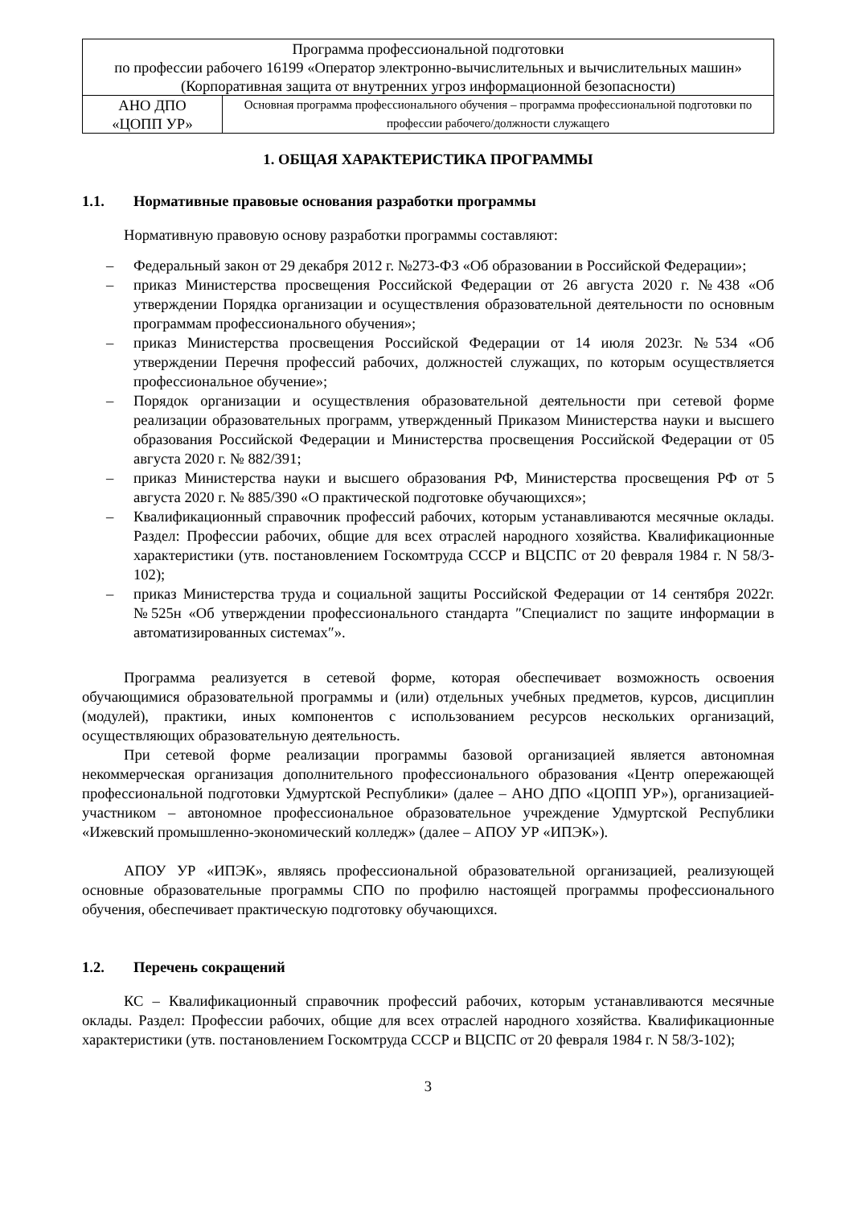| Программа профессиональной подготовки по профессии рабочего 16199 «Оператор электронно-вычислительных и вычислительных машин» (Корпоративная защита от внутренних угроз информационной безопасности) | |
| АНО ДПО «ЦОПП УР» | Основная программа профессионального обучения – программа профессиональной подготовки по профессии рабочего/должности служащего |
1. ОБЩАЯ ХАРАКТЕРИСТИКА ПРОГРАММЫ
1.1. Нормативные правовые основания разработки программы
Нормативную правовую основу разработки программы составляют:
– Федеральный закон от 29 декабря 2012 г. №273-ФЗ «Об образовании в Российской Федерации»;
– приказ Министерства просвещения Российской Федерации от 26 августа 2020 г. №438 «Об утверждении Порядка организации и осуществления образовательной деятельности по основным программам профессионального обучения»;
– приказ Министерства просвещения Российской Федерации от 14 июля 2023г. №534 «Об утверждении Перечня профессий рабочих, должностей служащих, по которым осуществляется профессиональное обучение»;
– Порядок организации и осуществления образовательной деятельности при сетевой форме реализации образовательных программ, утвержденный Приказом Министерства науки и высшего образования Российской Федерации и Министерства просвещения Российской Федерации от 05 августа 2020 г. № 882/391;
– приказ Министерства науки и высшего образования РФ, Министерства просвещения РФ от 5 августа 2020 г. № 885/390 «О практической подготовке обучающихся»;
– Квалификационный справочник профессий рабочих, которым устанавливаются месячные оклады. Раздел: Профессии рабочих, общие для всех отраслей народного хозяйства. Квалификационные характеристики (утв. постановлением Госкомтруда СССР и ВЦСПС от 20 февраля 1984 г. N 58/3-102);
– приказ Министерства труда и социальной защиты Российской Федерации от 14 сентября 2022г. №525н «Об утверждении профессионального стандарта ″Специалист по защите информации в автоматизированных системах″».
Программа реализуется в сетевой форме, которая обеспечивает возможность освоения обучающимися образовательной программы и (или) отдельных учебных предметов, курсов, дисциплин (модулей), практики, иных компонентов с использованием ресурсов нескольких организаций, осуществляющих образовательную деятельность.
При сетевой форме реализации программы базовой организацией является автономная некоммерческая организация дополнительного профессионального образования «Центр опережающей профессиональной подготовки Удмуртской Республики» (далее – АНО ДПО «ЦОПП УР»), организацией-участником – автономное профессиональное образовательное учреждение Удмуртской Республики «Ижевский промышленно-экономический колледж» (далее – АПОУ УР «ИПЭК»).
АПОУ УР «ИПЭК», являясь профессиональной образовательной организацией, реализующей основные образовательные программы СПО по профилю настоящей программы профессионального обучения, обеспечивает практическую подготовку обучающихся.
1.2. Перечень сокращений
КС – Квалификационный справочник профессий рабочих, которым устанавливаются месячные оклады. Раздел: Профессии рабочих, общие для всех отраслей народного хозяйства. Квалификационные характеристики (утв. постановлением Госкомтруда СССР и ВЦСПС от 20 февраля 1984 г. N 58/3-102);
3